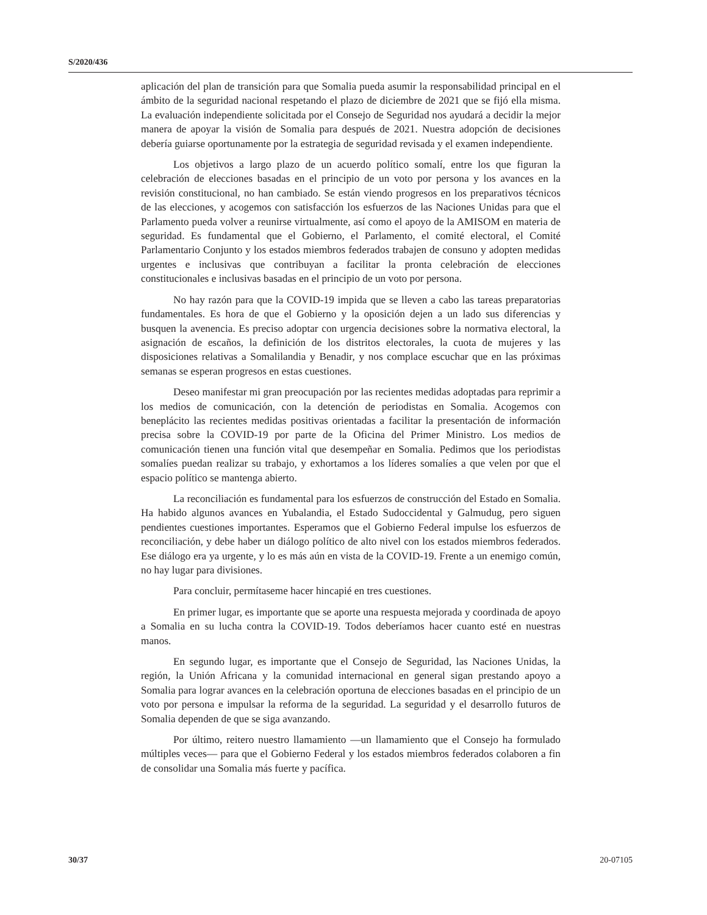S/2020/436
aplicación del plan de transición para que Somalia pueda asumir la responsabilidad principal en el ámbito de la seguridad nacional respetando el plazo de diciembre de 2021 que se fijó ella misma. La evaluación independiente solicitada por el Consejo de Seguridad nos ayudará a decidir la mejor manera de apoyar la visión de Somalia para después de 2021. Nuestra adopción de decisiones debería guiarse oportunamente por la estrategia de seguridad revisada y el examen independiente.
Los objetivos a largo plazo de un acuerdo político somalí, entre los que figuran la celebración de elecciones basadas en el principio de un voto por persona y los avances en la revisión constitucional, no han cambiado. Se están viendo progresos en los preparativos técnicos de las elecciones, y acogemos con satisfacción los esfuerzos de las Naciones Unidas para que el Parlamento pueda volver a reunirse virtualmente, así como el apoyo de la AMISOM en materia de seguridad. Es fundamental que el Gobierno, el Parlamento, el comité electoral, el Comité Parlamentario Conjunto y los estados miembros federados trabajen de consuno y adopten medidas urgentes e inclusivas que contribuyan a facilitar la pronta celebración de elecciones constitucionales e inclusivas basadas en el principio de un voto por persona.
No hay razón para que la COVID-19 impida que se lleven a cabo las tareas preparatorias fundamentales. Es hora de que el Gobierno y la oposición dejen a un lado sus diferencias y busquen la avenencia. Es preciso adoptar con urgencia decisiones sobre la normativa electoral, la asignación de escaños, la definición de los distritos electorales, la cuota de mujeres y las disposiciones relativas a Somalilandia y Benadir, y nos complace escuchar que en las próximas semanas se esperan progresos en estas cuestiones.
Deseo manifestar mi gran preocupación por las recientes medidas adoptadas para reprimir a los medios de comunicación, con la detención de periodistas en Somalia. Acogemos con beneplácito las recientes medidas positivas orientadas a facilitar la presentación de información precisa sobre la COVID-19 por parte de la Oficina del Primer Ministro. Los medios de comunicación tienen una función vital que desempeñar en Somalia. Pedimos que los periodistas somalíes puedan realizar su trabajo, y exhortamos a los líderes somalíes a que velen por que el espacio político se mantenga abierto.
La reconciliación es fundamental para los esfuerzos de construcción del Estado en Somalia. Ha habido algunos avances en Yubalandia, el Estado Sudoccidental y Galmudug, pero siguen pendientes cuestiones importantes. Esperamos que el Gobierno Federal impulse los esfuerzos de reconciliación, y debe haber un diálogo político de alto nivel con los estados miembros federados. Ese diálogo era ya urgente, y lo es más aún en vista de la COVID-19. Frente a un enemigo común, no hay lugar para divisiones.
Para concluir, permítaseme hacer hincapié en tres cuestiones.
En primer lugar, es importante que se aporte una respuesta mejorada y coordinada de apoyo a Somalia en su lucha contra la COVID-19. Todos deberíamos hacer cuanto esté en nuestras manos.
En segundo lugar, es importante que el Consejo de Seguridad, las Naciones Unidas, la región, la Unión Africana y la comunidad internacional en general sigan prestando apoyo a Somalia para lograr avances en la celebración oportuna de elecciones basadas en el principio de un voto por persona e impulsar la reforma de la seguridad. La seguridad y el desarrollo futuros de Somalia dependen de que se siga avanzando.
Por último, reitero nuestro llamamiento —un llamamiento que el Consejo ha formulado múltiples veces— para que el Gobierno Federal y los estados miembros federados colaboren a fin de consolidar una Somalia más fuerte y pacífica.
30/37 20-07105